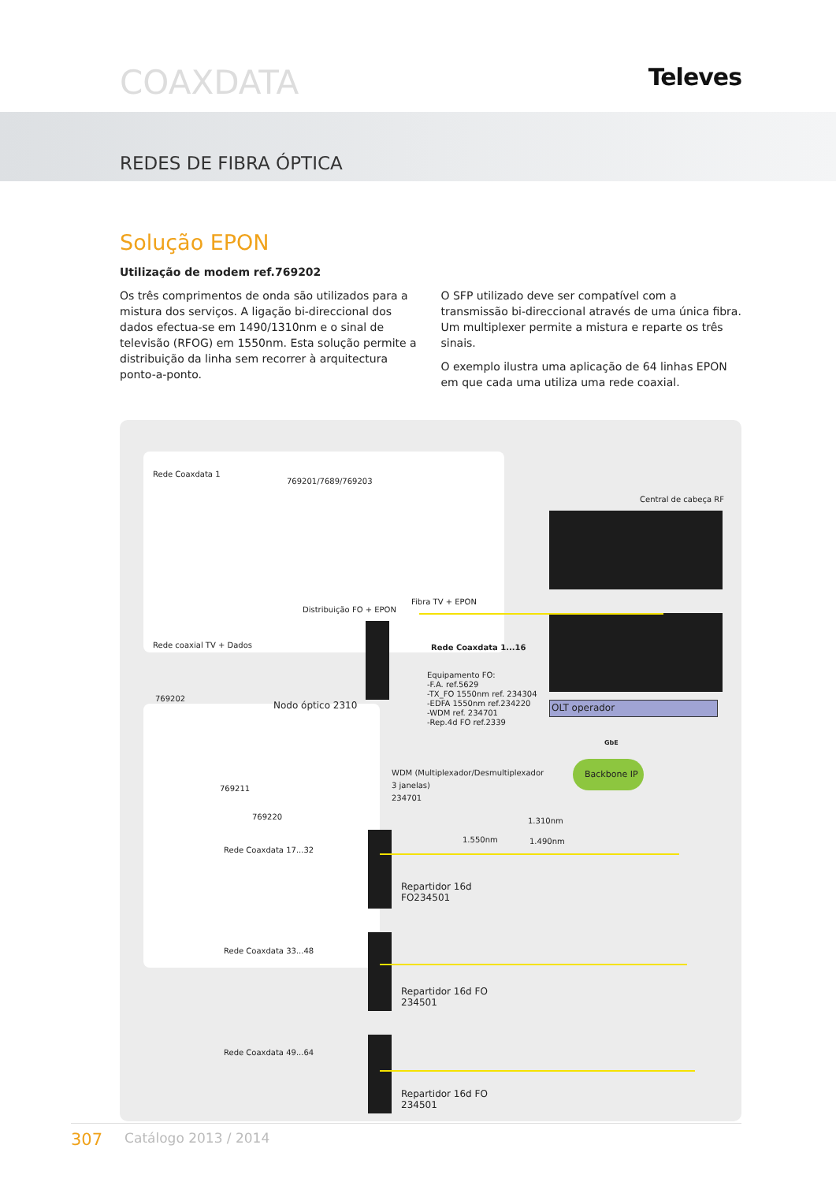COAXDATA
Televes
REDES DE FIBRA ÓPTICA
Solução EPON
Utilização de modem ref.769202
Os três comprimentos de onda são utilizados para a mistura dos serviços. A ligação bi-direccional dos dados efectua-se em 1490/1310nm e o sinal de televisão (RFOG) em 1550nm. Esta solução permite a distribuição da linha sem recorrer à arquitectura ponto-a-ponto.
O SFP utilizado deve ser compatível com a transmissão bi-direccional através de uma única fibra. Um multiplexer permite a mistura e reparte os três sinais.
O exemplo ilustra uma aplicação de 64 linhas EPON em que cada uma utiliza uma rede coaxial.
Rede Coaxdata 1
769201/7689/769203
Fibra TV + EPON
Distribuição FO + EPON
Rede Coaxdata 1...16 Rede coaxial TV + Dados
Equipamento FO:
-F.A. ref.5629
-TX_FO 1550nm ref. 234304
-EDFA 1550nm ref.234220
-WDM ref. 234701
-Rep.4d FO ref.2339
Central de cabeça RF
769202
Nodo óptico 2310 OLT operador
GbE
Backbone IP WDM (Multiplexador/Desmultiplexador
3 janelas)
234701 769211
769220 1.310nm
1.550nm 1.490nm
Rede Coaxdata 17...32
Repartidor 16d
FO234501
Rede Coaxdata 33...48
Repartidor 16d FO
234501
Rede Coaxdata 49...64
Repartidor 16d FO
234501
307 Catálogo 2013 / 2014